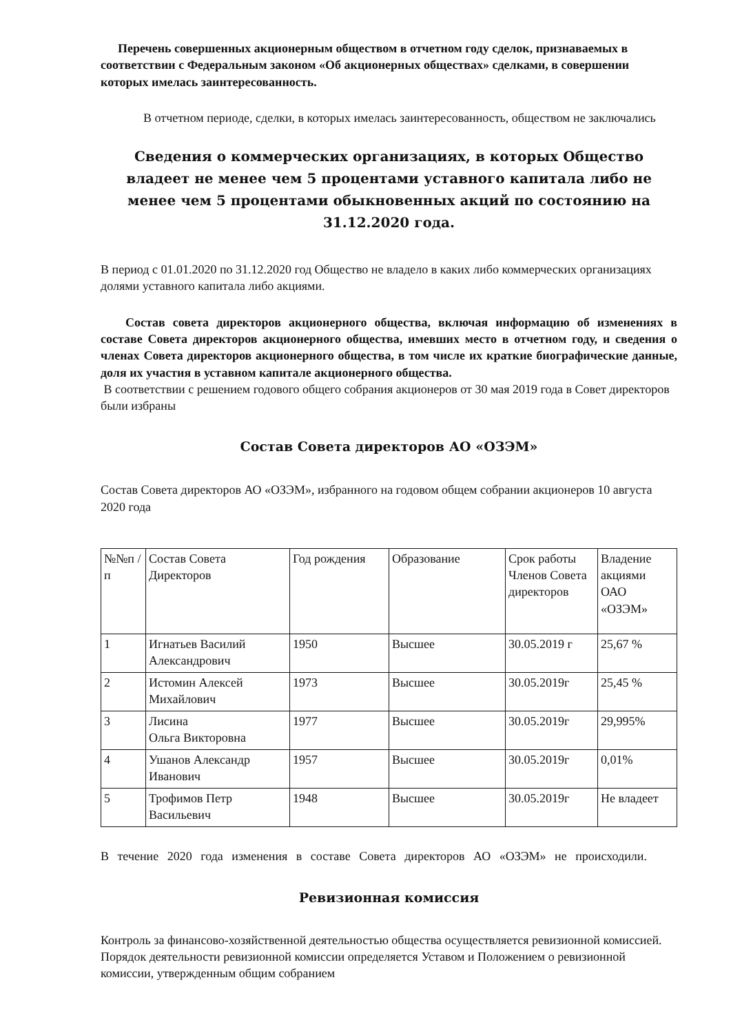Перечень совершенных акционерным обществом в отчетном году сделок, признаваемых в соответствии с Федеральным законом «Об акционерных обществах» сделками, в совершении которых имелась заинтересованность.
В отчетном периоде, сделки, в которых имелась заинтересованность, обществом не заключались
Сведения о коммерческих организациях, в которых Общество владеет не менее чем 5 процентами уставного капитала либо не менее чем 5 процентами обыкновенных акций по состоянию на 31.12.2020 года.
В период с 01.01.2020 по 31.12.2020 год Общество не владело в каких либо коммерческих организациях долями уставного капитала либо акциями.
Состав совета директоров акционерного общества, включая информацию об изменениях в составе Совета директоров акционерного общества, имевших место в отчетном году, и сведения о членах Совета директоров акционерного общества, в том числе их краткие биографические данные, доля их участия в уставном капитале акционерного общества.
В соответствии с решением годового общего собрания акционеров от 30 мая 2019 года в Совет директоров были избраны
Состав Совета директоров АО «ОЗЭМ»
Состав Совета директоров АО «ОЗЭМ», избранного на годовом общем собрании акционеров 10 августа 2020 года
| №№п /п | Состав Совета Директоров | Год рождения | Образование | Срок работы Членов Совета директоров | Владение акциями ОАО «ОЗЭМ» |
| --- | --- | --- | --- | --- | --- |
| 1 | Игнатьев Василий Александрович | 1950 | Высшее | 30.05.2019 г | 25,67 % |
| 2 | Истомин Алексей Михайлович | 1973 | Высшее | 30.05.2019г | 25,45 % |
| 3 | Лисина Ольга Викторовна | 1977 | Высшее | 30.05.2019г | 29,995% |
| 4 | Ушанов Александр Иванович | 1957 | Высшее | 30.05.2019г | 0,01% |
| 5 | Трофимов Петр Васильевич | 1948 | Высшее | 30.05.2019г | Не владеет |
В течение 2020 года изменения в составе Совета директоров АО «ОЗЭМ» не происходили.
Ревизионная комиссия
Контроль за финансово-хозяйственной деятельностью общества осуществляется ревизионной комиссией. Порядок деятельности ревизионной комиссии определяется Уставом и Положением о ревизионной комиссии, утвержденным общим собранием